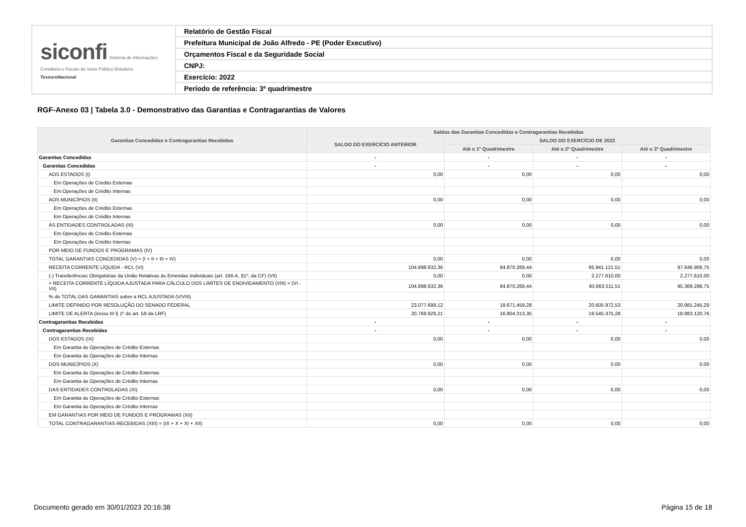| siconfi Sistema de Informações Contábeis e Fiscais do Setor Público Brasileiro TesouroNacional | Relatório de Gestão Fiscal |
| | Prefeitura Municipal de João Alfredo - PE (Poder Executivo) |
| | Orçamentos Fiscal e da Seguridade Social |
| | CNPJ: |
| | Exercício: 2022 |
| | Período de referência: 3º quadrimestre |
RGF-Anexo 03 | Tabela 3.0 - Demonstrativo das Garantias e Contragarantias de Valores
| Garantias Concedidas e Contragarantias Recebidas | Saldos das Garantias Concedidas e Contragarantias Recebidas | | | |
| --- | --- | --- | --- | --- |
| | SALDO DO EXERCÍCIO ANTERIOR | SALDO DO EXERCÍCIO DE 2022 | | |
| | | Até o 1º Quadrimestre | Até o 2º Quadrimestre | Até o 3º Quadrimestre |
| Garantias Concedidas | - | - | - | - |
| Garantias Concedidas | - | - | - | - |
| AOS ESTADOS (I) | 0,00 | 0,00 | 0,00 | 0,00 |
| Em Operações de Crédito Externas | | | | |
| Em Operações de Crédito Internas | | | | |
| AOS MUNICÍPIOS (II) | 0,00 | 0,00 | 0,00 | 0,00 |
| Em Operações de Crédito Externas | | | | |
| Em Operações de Crédito Internas | | | | |
| ÀS ENTIDADES CONTROLADAS (III) | 0,00 | 0,00 | 0,00 | 0,00 |
| Em Operações de Crédito Externas | | | | |
| Em Operações de Crédito Internas | | | | |
| POR MEIO DE FUNDOS E PROGRAMAS (IV) | | | | |
| TOTAL GARANTIAS CONCEDIDAS (V) = (I + II + III + IV) | 0,00 | 0,00 | 0,00 | 0,00 |
| RECEITA CORRENTE LÍQUIDA - RCL (VI) | 104.898.632,36 | 84.870.269,44 | 95.941.121,51 | 97.646.906,75 |
| (-) Transferências Obrigatórias da União Relativas às Emendas Individuais (art. 166-A, §1º, da CF) (VII) | 0,00 | 0,00 | 2.277.610,00 | 2.277.610,00 |
| = RECEITA CORRENTE LÍQUIDA AJUSTADA PARA CÁLCULO DOS LIMITES DE ENDIVIDAMENTO (VIII) = (VI - VII) | 104.898.632,36 | 84.870.269,44 | 93.663.511,51 | 95.369.296,75 |
| % do TOTAL DAS GARANTIAS sobre a RCL AJUSTADA (V/VIII) | | | | |
| LIMITE DEFINIDO POR RESOLUÇÃO DO SENADO FEDERAL | 23.077.699,12 | 18.671.459,28 | 20.605.972,53 | 20.981.245,29 |
| LIMITE DE ALERTA (inciso III § 1º do art. 59 da LRF) | 20.769.929,21 | 16.804.313,35 | 18.545.375,28 | 18.883.120,76 |
| Contragarantias Recebidas | - | - | - | - |
| Contragarantias Recebidas | - | - | - | - |
| DOS ESTADOS (IX) | 0,00 | 0,00 | 0,00 | 0,00 |
| Em Garantia às Operações de Crédito Externas | | | | |
| Em Garantia às Operações de Crédito Internas | | | | |
| DOS MUNICÍPIOS (X) | 0,00 | 0,00 | 0,00 | 0,00 |
| Em Garantia às Operações de Crédito Externas | | | | |
| Em Garantia às Operações de Crédito Internas | | | | |
| DAS ENTIDADES CONTROLADAS (XI) | 0,00 | 0,00 | 0,00 | 0,00 |
| Em Garantia às Operações de Crédito Externas | | | | |
| Em Garantia às Operações de Crédito Internas | | | | |
| EM GARANTIAS POR MEIO DE FUNDOS E PROGRAMAS (XII) | | | | |
| TOTAL CONTRAGARANTIAS RECEBIDAS (XIII) = (IX + X + XI + XII) | 0,00 | 0,00 | 0,00 | 0,00 |
Documento gerado em 30/01/2023 20:16:38 Página 15 de 18